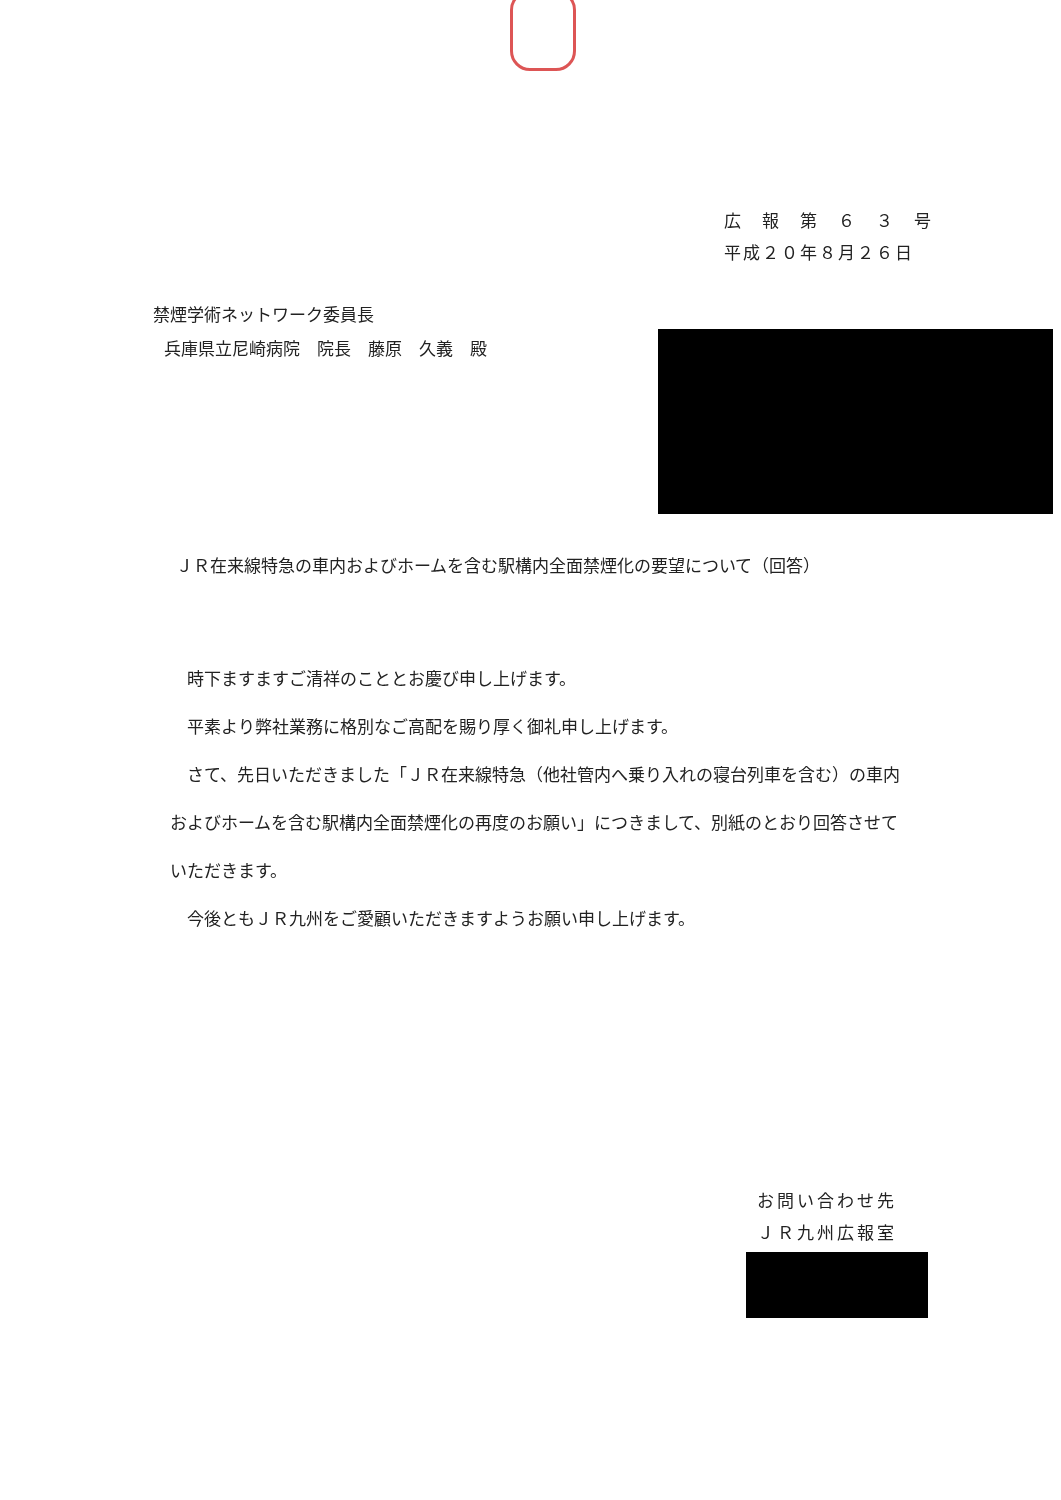広　報　第　６　３　号
平成２０年８月２６日
禁煙学術ネットワーク委員長
兵庫県立尼崎病院　院長　藤原　久義　殿
ＪＲ在来線特急の車内およびホームを含む駅構内全面禁煙化の要望について（回答）
　時下ますますご清祥のこととお慶び申し上げます。
　平素より弊社業務に格別なご高配を賜り厚く御礼申し上げます。
　さて、先日いただきました「ＪＲ在来線特急（他社管内へ乗り入れの寝台列車を含む）の車内およびホームを含む駅構内全面禁煙化の再度のお願い」につきまして、別紙のとおり回答させていただきます。
　今後ともＪＲ九州をご愛顧いただきますようお願い申し上げます。
お問い合わせ先
ＪＲ九州広報室